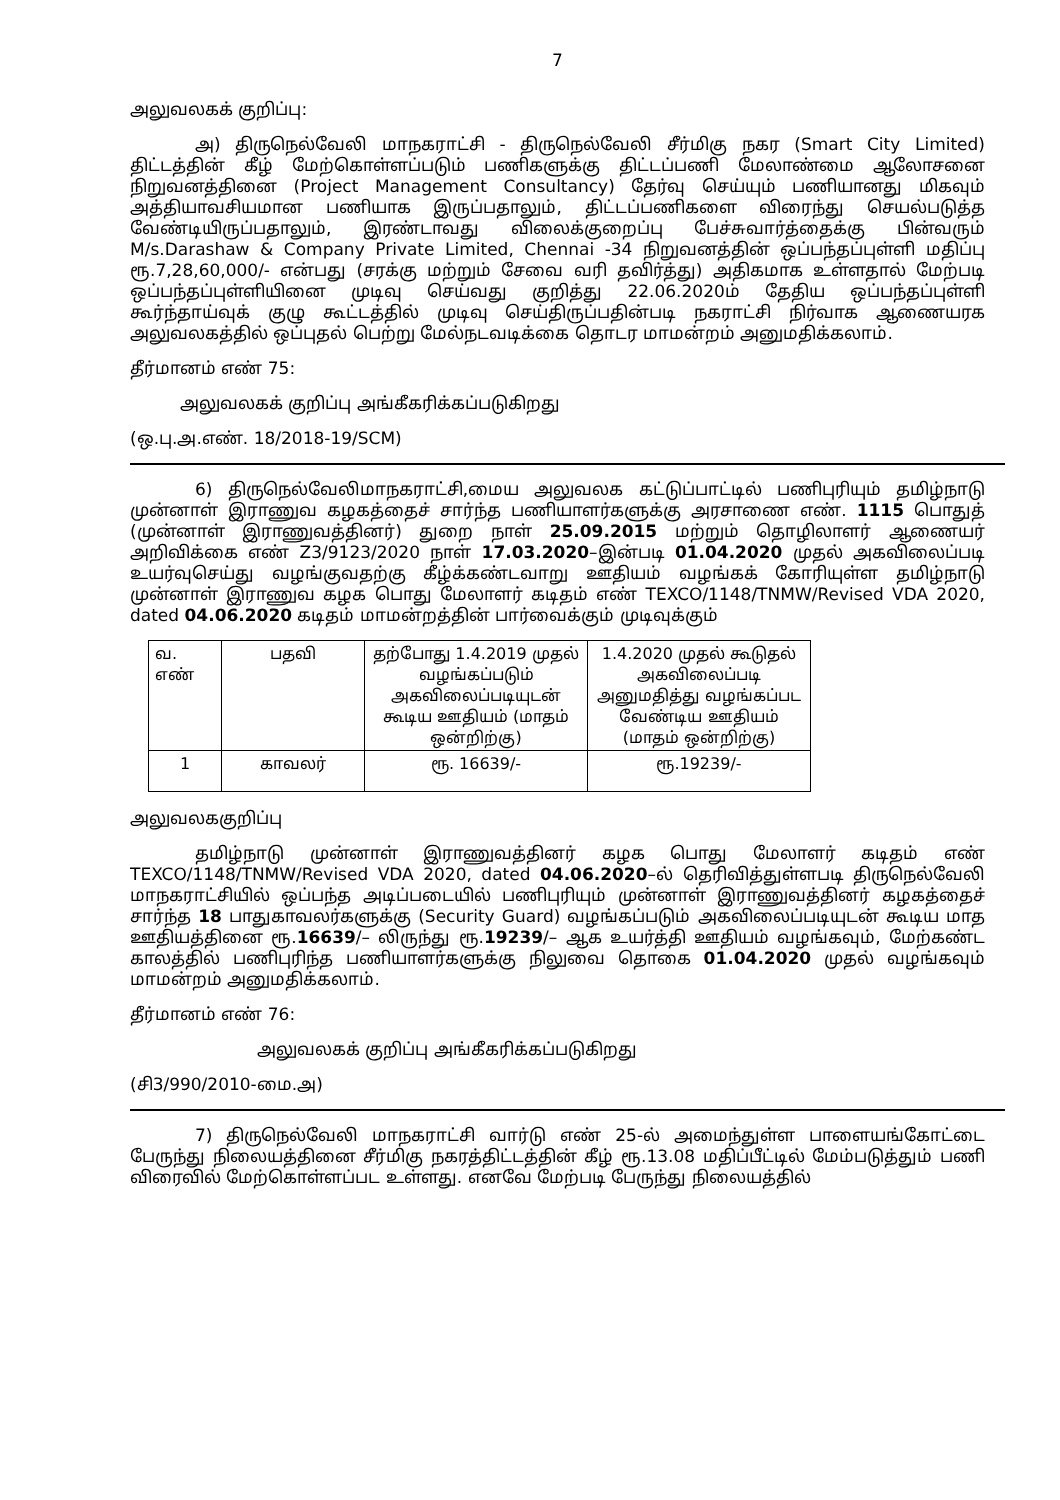7
அலுவலகக் குறிப்பு:
அ) திருநெல்வேலி மாநகராட்சி - திருநெல்வேலி சீர்மிகு நகர (Smart City Limited) திட்டத்தின் கீழ் மேற்கொள்ளப்படும் பணிகளுக்கு திட்டப்பணி மேலாண்மை ஆலோசனை நிறுவனத்தினை (Project Management Consultancy) தேர்வு செய்யும் பணியானது மிகவும் அத்தியாவசியமான பணியாக இருப்பதாலும், திட்டப்பணிகளை விரைந்து செயல்படுத்த வேண்டியிருப்பதாலும், இரண்டாவது விலைக்குறைப்பு பேச்சுவார்த்தைக்கு பின்வரும் M/s.Darashaw & Company Private Limited, Chennai -34 நிறுவனத்தின் ஒப்பந்தப்புள்ளி மதிப்பு ரூ.7,28,60,000/- என்பது (சரக்கு மற்றும் சேவை வரி தவிர்த்து) அதிகமாக உள்ளதால் மேற்படி ஒப்பந்தப்புள்ளியினை முடிவு செய்வது குறித்து 22.06.2020ம் தேதிய ஒப்பந்தப்புள்ளி கூர்ந்தாய்வுக் குழு கூட்டத்தில் முடிவு செய்திருப்பதின்படி நகராட்சி நிர்வாக ஆணையரக அலுவலகத்தில் ஒப்புதல் பெற்று மேல்நடவடிக்கை தொடர மாமன்றம் அனுமதிக்கலாம்.
தீர்மானம் எண் 75:
அலுவலகக் குறிப்பு அங்கீகரிக்கப்படுகிறது
(ஒ.பு.அ.எண். 18/2018-19/SCM)
6) திருநெல்வேலிமாநகராட்சி,மைய அலுவலக கட்டுப்பாட்டில் பணிபுரியும் தமிழ்நாடு முன்னாள் இராணுவ கழகத்தைச் சார்ந்த பணியாளர்களுக்கு அரசாணை எண். 1115 பொதுத் (முன்னாள் இராணுவத்தினர்) துறை நாள் 25.09.2015 மற்றும் தொழிலாளர் ஆணையர் அறிவிக்கை எண் Z3/9123/2020 நாள் 17.03.2020–இன்படி 01.04.2020 முதல் அகவிலைப்படி உயர்வுசெய்து வழங்குவதற்கு கீழ்க்கண்டவாறு ஊதியம் வழங்கக் கோரியுள்ள தமிழ்நாடு முன்னாள் இராணுவ கழக பொது மேலாளர் கடிதம் எண் TEXCO/1148/TNMW/Revised VDA 2020, dated 04.06.2020 கடிதம் மாமன்றத்தின் பார்வைக்கும் முடிவுக்கும்
| வ. எண் | பதவி | தற்போது 1.4.2019 முதல் வழங்கப்படும் அகவிலைப்படியுடன் கூடிய ஊதியம் (மாதம் ஒன்றிற்கு) | 1.4.2020 முதல் கூடுதல் அகவிலைப்படி அனுமதித்து வழங்கப்பட வேண்டிய ஊதியம் (மாதம் ஒன்றிற்கு) |
| --- | --- | --- | --- |
| 1 | காவலர் | ரூ. 16639/- | ரூ.19239/- |
அலுவலககுறிப்பு
தமிழ்நாடு முன்னாள் இராணுவத்தினர் கழக பொது மேலாளர் கடிதம் எண் TEXCO/1148/TNMW/Revised VDA 2020, dated 04.06.2020–ல் தெரிவித்துள்ளபடி திருநெல்வேலி மாநகராட்சியில் ஒப்பந்த அடிப்படையில் பணிபுரியும் முன்னாள் இராணுவத்தினர் கழகத்தைச் சார்ந்த 18 பாதுகாவலர்களுக்கு (Security Guard) வழங்கப்படும் அகவிலைப்படியுடன் கூடிய மாத ஊதியத்தினை ரூ.16639/– லிருந்து ரூ.19239/– ஆக உயர்த்தி ஊதியம் வழங்கவும், மேற்கண்ட காலத்தில் பணிபுரிந்த பணியாளர்களுக்கு நிலுவை தொகை 01.04.2020 முதல் வழங்கவும் மாமன்றம் அனுமதிக்கலாம்.
தீர்மானம் எண் 76:
அலுவலகக் குறிப்பு அங்கீகரிக்கப்படுகிறது
(சி3/990/2010-மை.அ)
7) திருநெல்வேலி மாநகராட்சி வார்டு எண் 25-ல் அமைந்துள்ள பாளையங்கோட்டை பேருந்து நிலையத்தினை சீர்மிகு நகரத்திட்டத்தின் கீழ் ரூ.13.08 மதிப்பீட்டில் மேம்படுத்தும் பணி விரைவில் மேற்கொள்ளப்பட உள்ளது. எனவே மேற்படி பேருந்து நிலையத்தில்